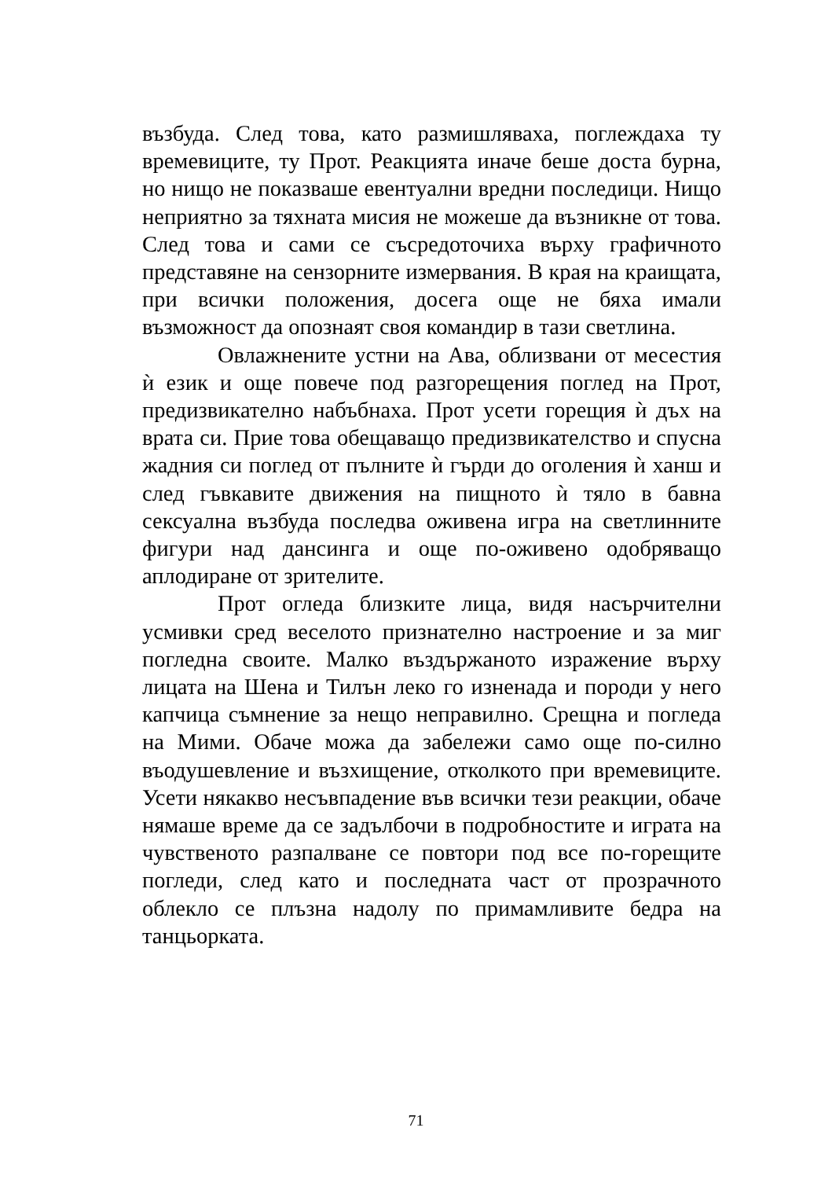възбуда. След това, като размишляваха, поглеждаха ту времевиците, ту Прот. Реакцията иначе беше доста бурна, но нищо не показваше евентуални вредни последици. Нищо неприятно за тяхната мисия не можеше да възникне от това. След това и сами се съсредоточиха върху графичното представяне на сензорните измервания. В края на краищата, при всички положения, досега още не бяха имали възможност да опознаят своя командир в тази светлина.
Овлажнените устни на Ава, облизвани от месестия ѝ език и още повече под разгорещения поглед на Прот, предизвикателно набъбнаха. Прот усети горещия ѝ дъх на врата си. Прие това обещаващо предизвикателство и спусна жадния си поглед от пълните ѝ гърди до оголения ѝ ханш и след гъвкавите движения на пищното ѝ тяло в бавна сексуална възбуда последва оживена игра на светлинните фигури над дансинга и още по-оживено одобряващо аплодиране от зрителите.
Прот огледа близките лица, видя насърчителни усмивки сред веселото признателно настроение и за миг погледна своите. Малко въздържаното изражение върху лицата на Шена и Тилън леко го изненада и породи у него капчица съмнение за нещо неправилно. Срещна и погледа на Мими. Обаче можа да забележи само още по-силно въодушевление и възхищение, отколкото при времевиците. Усети някакво несъвпадение във всички тези реакции, обаче нямаше време да се задълбочи в подробностите и играта на чувственото разпалване се повтори под все по-горещите погледи, след като и последната част от прозрачното облекло се плъзна надолу по примамливите бедра на танцьорката.
71